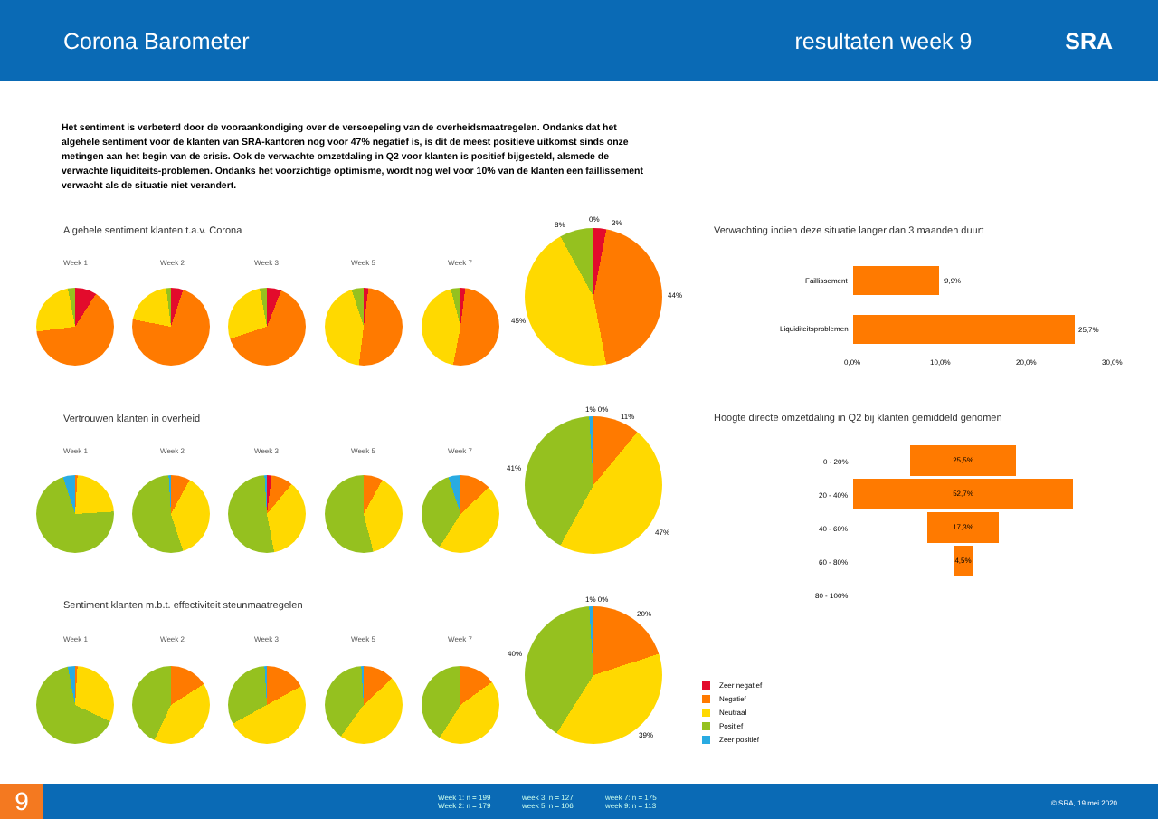Corona Barometer resultaten week 9 SRA
Het sentiment is verbeterd door de vooraankondiging over de versoepeling van de overheidsmaatregelen. Ondanks dat het algehele sentiment voor de klanten van SRA-kantoren nog voor 47% negatief is, is dit de meest positieve uitkomst sinds onze metingen aan het begin van de crisis. Ook de verwachte omzetdaling in Q2 voor klanten is positief bijgesteld, alsmede de verwachte liquiditeits-problemen. Ondanks het voorzichtige optimisme, wordt nog wel voor 10% van de klanten een faillissement verwacht als de situatie niet verandert.
Algehele sentiment klanten t.a.v. Corona
Week 1 Week 2 Week 3 Week 5 Week 7
8%
0% 3%
44%
45%
Vertrouwen klanten in overheid
Week 1 Week 2 Week 3 Week 5 Week 7
1% 0%
11%
41%
47%
Sentiment klanten m.b.t. effectiviteit steunmaatregelen
Week 1 Week 2 Week 3 Week 5 Week 7
1% 0%
20%
40%
39%
Verwachting indien deze situatie langer dan 3 maanden duurt
Faillissement 9,9%
Liquiditeitsproblemen 25,7%
0,0% 10,0% 20,0% 30,0%
Hoogte directe omzetdaling in Q2 bij klanten gemiddeld genomen
0 - 20%
25,5%
20 - 40%
52,7%
40 - 60%
17,3%
60 - 80%
4,5%
80 - 100%
Zeer negatief
Negatief
Neutraal
Positief
Zeer positief
9
Week 1: n = 199
Week 2: n = 179
week 3: n = 127
week 5: n = 106
week 7: n = 175
week 9: n = 113
© SRA, 19 mei 2020